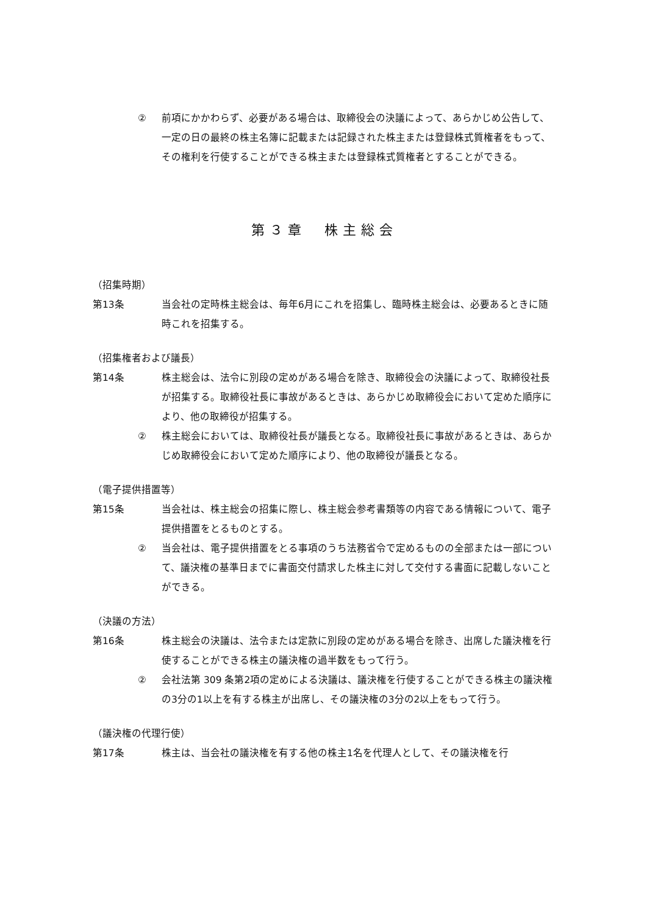② 前項にかかわらず、必要がある場合は、取締役会の決議によって、あらかじめ公告して、一定の日の最終の株主名簿に記載または記録された株主または登録株式質権者をもって、その権利を行使することができる株主または登録株式質権者とすることができる。
第３章　株主総会
（招集時期）
第13条 当会社の定時株主総会は、毎年6月にこれを招集し、臨時株主総会は、必要あるときに随時これを招集する。
（招集権者および議長）
第14条 株主総会は、法令に別段の定めがある場合を除き、取締役会の決議によって、取締役社長が招集する。取締役社長に事故があるときは、あらかじめ取締役会において定めた順序により、他の取締役が招集する。
② 株主総会においては、取締役社長が議長となる。取締役社長に事故があるときは、あらかじめ取締役会において定めた順序により、他の取締役が議長となる。
（電子提供措置等）
第15条 当会社は、株主総会の招集に際し、株主総会参考書類等の内容である情報について、電子提供措置をとるものとする。
② 当会社は、電子提供措置をとる事項のうち法務省令で定めるものの全部または一部について、議決権の基準日までに書面交付請求した株主に対して交付する書面に記載しないことができる。
（決議の方法）
第16条 株主総会の決議は、法令または定款に別段の定めがある場合を除き、出席した議決権を行使することができる株主の議決権の過半数をもって行う。
② 会社法第 309 条第2項の定めによる決議は、議決権を行使することができる株主の議決権の3分の1以上を有する株主が出席し、その議決権の3分の2以上をもって行う。
（議決権の代理行使）
第17条 株主は、当会社の議決権を有する他の株主1名を代理人として、その議決権を行